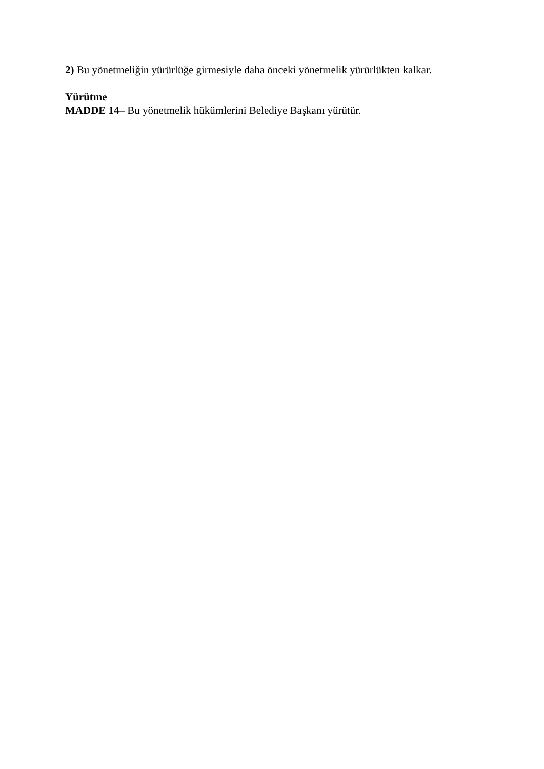2) Bu yönetmeliğin yürürlüğe girmesiyle daha önceki yönetmelik yürürlükten kalkar.
Yürütme
MADDE 14– Bu yönetmelik hükümlerini Belediye Başkanı yürütür.